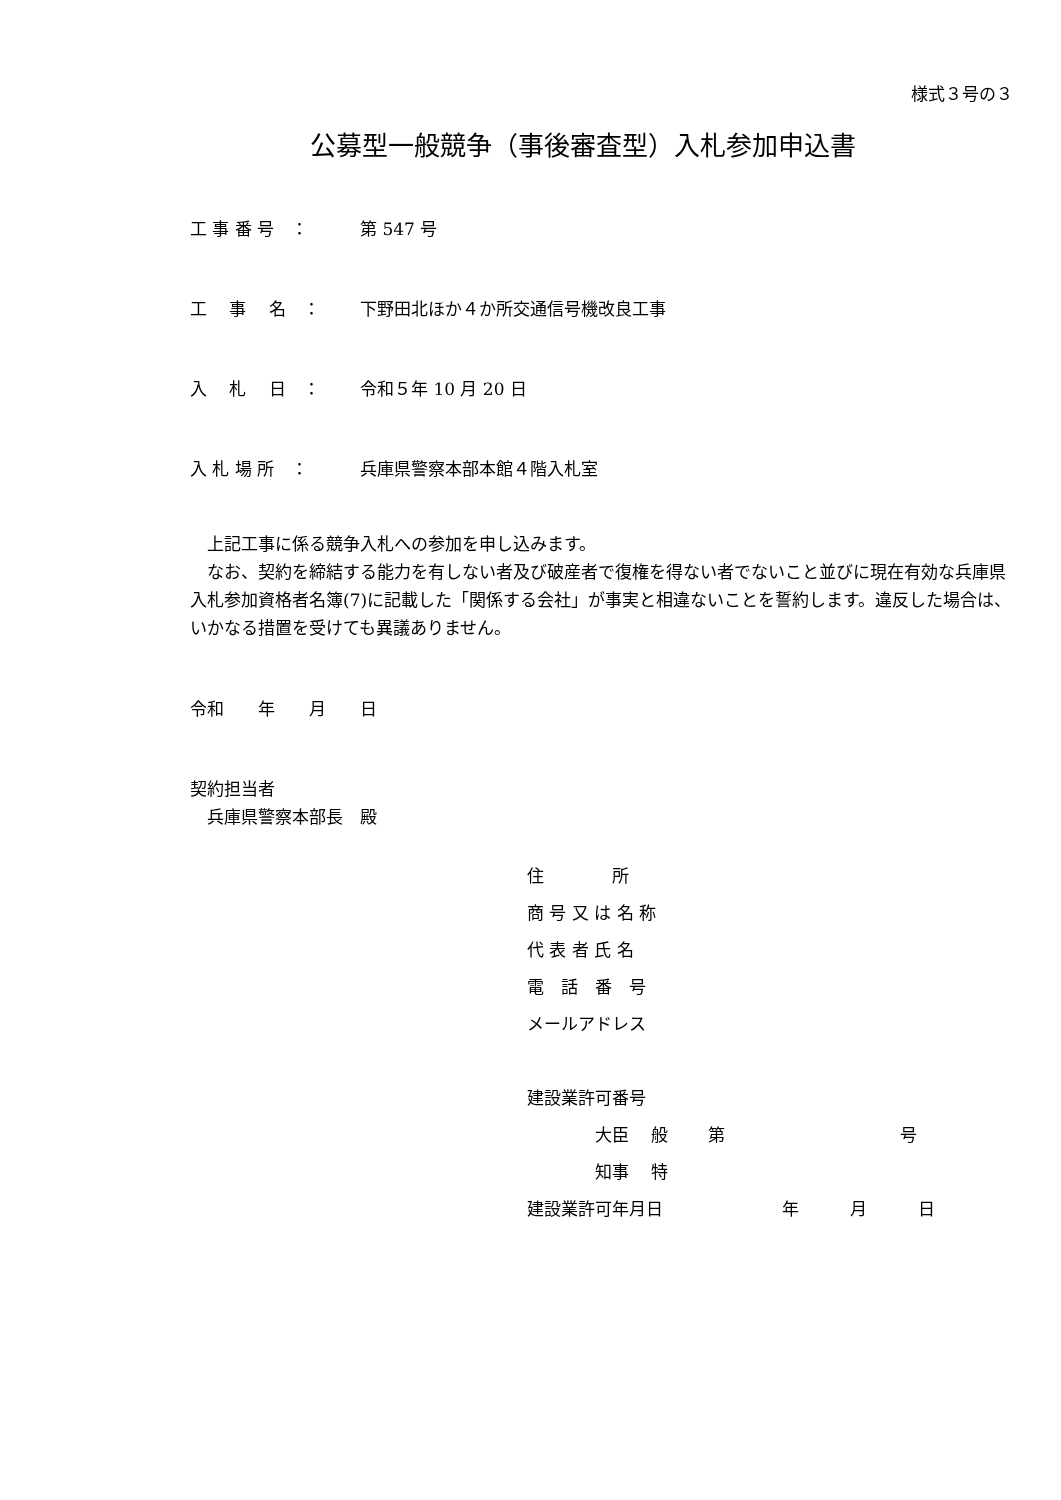様式３号の３
公募型一般競争（事後審査型）入札参加申込書
工 事 番 号　： 第 547 号
工　 事　 名　： 下野田北ほか４か所交通信号機改良工事
入　 札　 日　： 令和５年 10 月 20 日
入 札 場 所　： 兵庫県警察本部本館４階入札室
　上記工事に係る競争入札への参加を申し込みます。
　なお、契約を締結する能力を有しない者及び破産者で復権を得ない者でないこと並びに現在有効な兵庫県入札参加資格者名簿(7)に記載した「関係する会社」が事実と相違ないことを誓約します。違反した場合は、いかなる措置を受けても異議ありません。
令和　　年　　月　　日
契約担当者
　兵庫県警察本部長　殿
住　　　　所
商 号 又 は 名 称
代 表 者 氏 名
電　話　番　号
メールアドレス
建設業許可番号
　　　　大臣　 般　　 第　　　　　　　　　　 号
　　　　知事　 特
建設業許可年月日　　　　　　　年　　　月　　　日